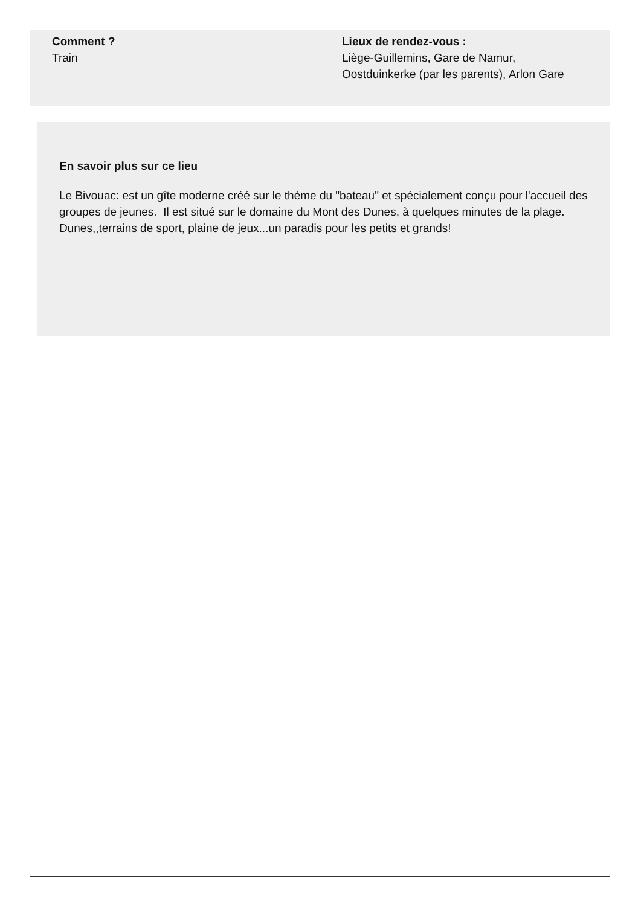Comment ?
Train
Lieux de rendez-vous :
Liège-Guillemins, Gare de Namur, Oostduinkerke (par les parents), Arlon Gare
En savoir plus sur ce lieu
Le Bivouac: est un gîte moderne créé sur le thème du "bateau" et spécialement conçu pour l'accueil des groupes de jeunes. Il est situé sur le domaine du Mont des Dunes, à quelques minutes de la plage. Dunes,,terrains de sport, plaine de jeux...un paradis pour les petits et grands!